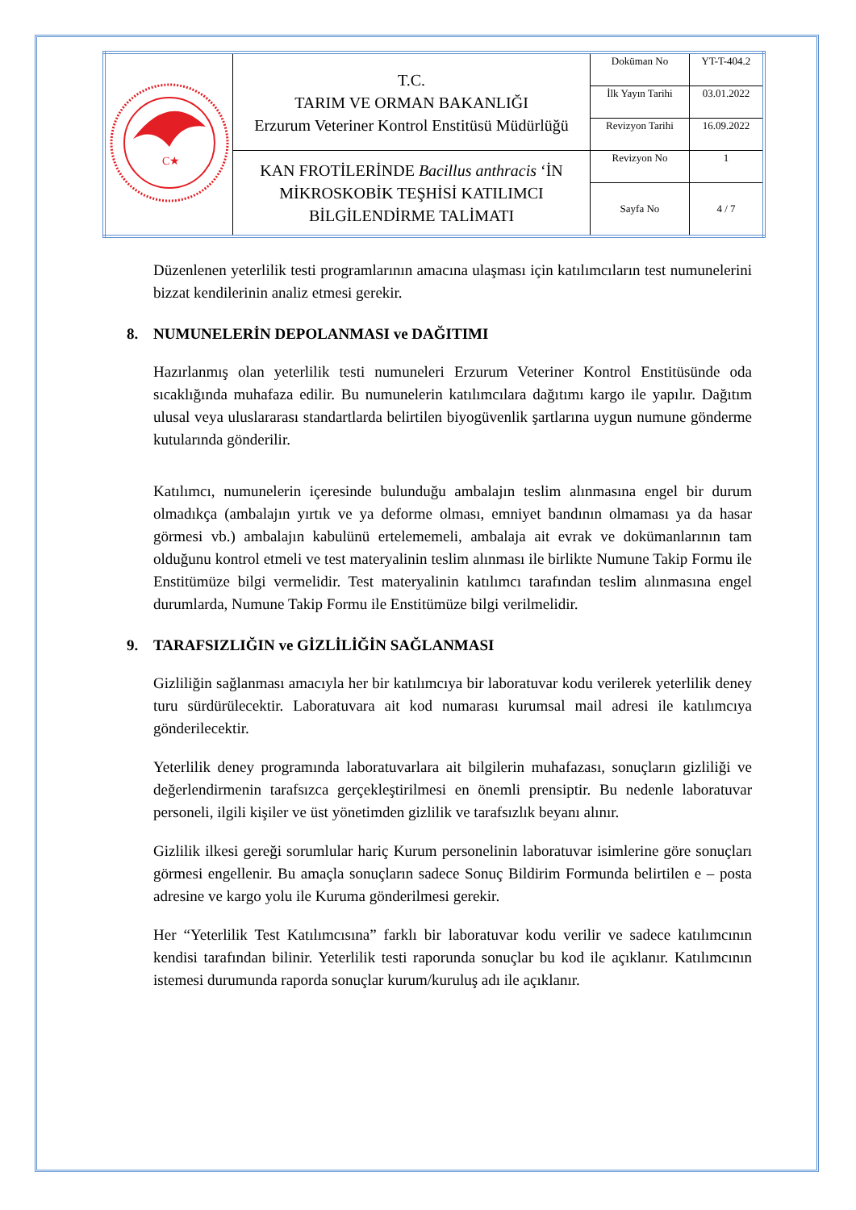| C★ | T.C. TARIM VE ORMAN BAKANLIĞI Erzurum Veteriner Kontrol Enstitüsü Müdürlüğü | Doküman No | YT-T-404.2 |
| | | İlk Yayın Tarihi | 03.01.2022 |
| | | Revizyon Tarihi | 16.09.2022 |
| | KAN FROTİLERİNDE Bacillus anthracis ‘İN MİKROSKOBİK TEŞHİSİ KATILIMCI BİLGİLENDİRME TALİMATI | Revizyon No | 1 |
| | | Sayfa No | 4 / 7 |
Düzenlenen yeterlilik testi programlarının amacına ulaşması için katılımcıların test numunelerini bizzat kendilerinin analiz etmesi gerekir.
8. NUMUNELERİN DEPOLANMASI ve DAĞITIMI
Hazırlanmış olan yeterlilik testi numuneleri Erzurum Veteriner Kontrol Enstitüsünde oda sıcaklığında muhafaza edilir. Bu numunelerin katılımcılara dağıtımı kargo ile yapılır. Dağıtım ulusal veya uluslararası standartlarda belirtilen biyogüvenlik şartlarına uygun numune gönderme kutularında gönderilir.
Katılımcı, numunelerin içeresinde bulunduğu ambalajın teslim alınmasına engel bir durum olmadıkça (ambalajın yırtık ve ya deforme olması, emniyet bandının olmaması ya da hasar görmesi vb.) ambalajın kabulünü ertelememeli, ambalaja ait evrak ve dokümanlarının tam olduğunu kontrol etmeli ve test materyalinin teslim alınması ile birlikte Numune Takip Formu ile Enstitümüze bilgi vermelidir. Test materyalinin katılımcı tarafından teslim alınmasına engel durumlarda, Numune Takip Formu ile Enstitümüze bilgi verilmelidir.
9. TARAFSIZLIĞIN ve GİZLİLİĞİN SAĞLANMASI
Gizliliğin sağlanması amacıyla her bir katılımcıya bir laboratuvar kodu verilerek yeterlilik deney turu sürdürülecektir. Laboratuvara ait kod numarası kurumsal mail adresi ile katılımcıya gönderilecektir.
Yeterlilik deney programında laboratuvarlara ait bilgilerin muhafazası, sonuçların gizliliği ve değerlendirmenin tarafsızca gerçekleştirilmesi en önemli prensiptir. Bu nedenle laboratuvar personeli, ilgili kişiler ve üst yönetimden gizlilik ve tarafsızlık beyanı alınır.
Gizlilik ilkesi gereği sorumlular hariç Kurum personelinin laboratuvar isimlerine göre sonuçları görmesi engellenir. Bu amaçla sonuçların sadece Sonuç Bildirim Formunda belirtilen e – posta adresine ve kargo yolu ile Kuruma gönderilmesi gerekir.
Her “Yeterlilik Test Katılımcısına” farklı bir laboratuvar kodu verilir ve sadece katılımcının kendisi tarafından bilinir. Yeterlilik testi raporunda sonuçlar bu kod ile açıklanır. Katılımcının istemesi durumunda raporda sonuçlar kurum/kuruluş adı ile açıklanır.